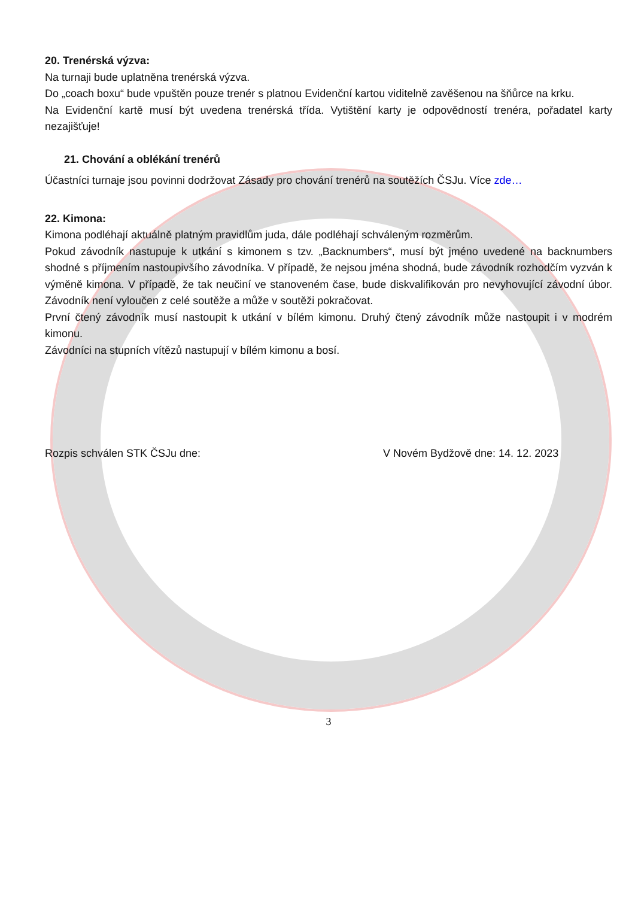20. Trenérská výzva:
Na turnaji bude uplatněna trenérská výzva.
Do „coach boxu“ bude vpuštěn pouze trenér s platnou Evidenční kartou viditelně zavěšenou na šňůrce na krku.
Na Evidenční kartě musí být uvedena trenérská třída. Vytištění karty je odpovědností trenéra, pořadatel karty nezajišťuje!
21. Chování a oblékání trenérů
Účastníci turnaje jsou povinni dodržovat Zásady pro chování trenérů na soutěžích ČSJu. Více zde…
22. Kimona:
Kimona podléhají aktuálně platným pravidlům juda, dále podléhají schváleným rozměrům.
Pokud závodník nastupuje k utkání s kimonem s tzv. „Backnumbers“, musí být jméno uvedené na backnumbers shodné s příjmením nastoupivšího závodníka. V případě, že nejsou jména shodná, bude závodník rozhodčím vyzván k výměně kimona. V případě, že tak neučiní ve stanoveném čase, bude diskvalifikován pro nevyhovující závodní úbor. Závodník není vyloučen z celé soutěže a může v soutěži pokračovat.
První čtený závodník musí nastoupit k utkání v bílém kimonu. Druhý čtený závodník může nastoupit i v modrém kimonu.
Závodníci na stupních vítězů nastupují v bílém kimonu a bosí.
Rozpis schválen STK ČSJu dne: V Novém Bydžově dne: 14. 12. 2023
3